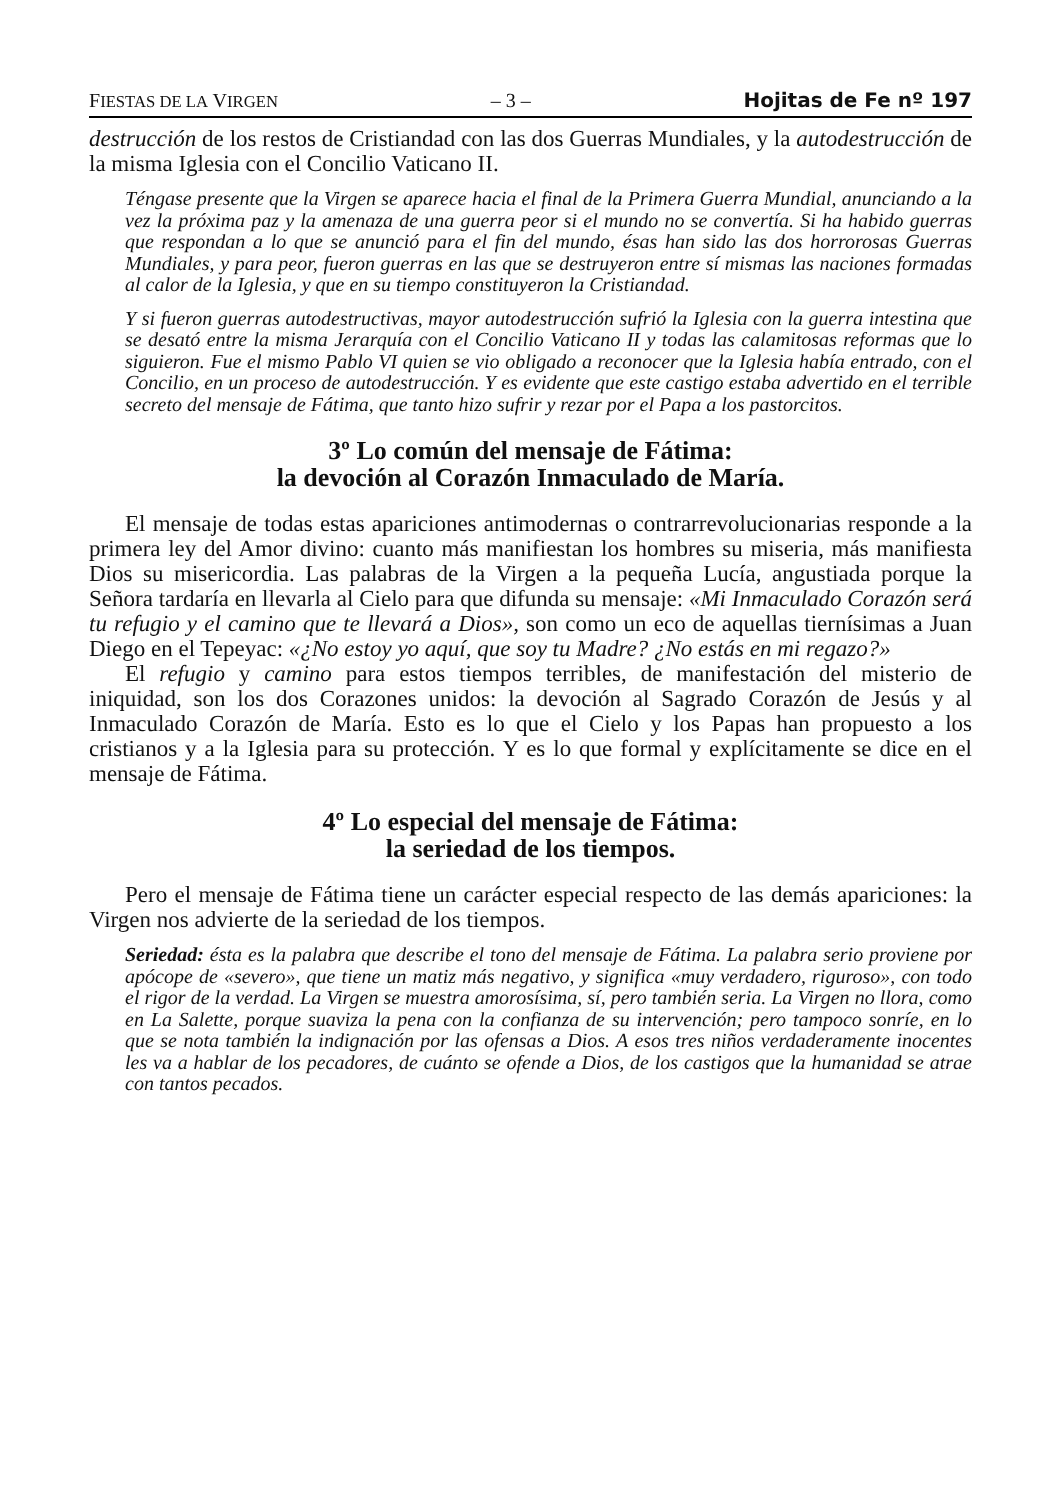FIESTAS DE LA VIRGEN – 3 – Hojitas de Fe nº 197
destrucción de los restos de Cristiandad con las dos Guerras Mundiales, y la autodestrucción de la misma Iglesia con el Concilio Vaticano II.
Téngase presente que la Virgen se aparece hacia el final de la Primera Guerra Mundial, anunciando a la vez la próxima paz y la amenaza de una guerra peor si el mundo no se convertía. Si ha habido guerras que respondan a lo que se anunció para el fin del mundo, ésas han sido las dos horrorosas Guerras Mundiales, y para peor, fueron guerras en las que se destruyeron entre sí mismas las naciones formadas al calor de la Iglesia, y que en su tiempo constituyeron la Cristiandad.
Y si fueron guerras autodestructivas, mayor autodestrucción sufrió la Iglesia con la guerra intestina que se desató entre la misma Jerarquía con el Concilio Vaticano II y todas las calamitosas reformas que lo siguieron. Fue el mismo Pablo VI quien se vio obligado a reconocer que la Iglesia había entrado, con el Concilio, en un proceso de autodestrucción. Y es evidente que este castigo estaba advertido en el terrible secreto del mensaje de Fátima, que tanto hizo sufrir y rezar por el Papa a los pastorcitos.
3º Lo común del mensaje de Fátima:
la devoción al Corazón Inmaculado de María.
El mensaje de todas estas apariciones antimodernas o contrarrevolucionarias responde a la primera ley del Amor divino: cuanto más manifiestan los hombres su miseria, más manifiesta Dios su misericordia. Las palabras de la Virgen a la pequeña Lucía, angustiada porque la Señora tardaría en llevarla al Cielo para que difunda su mensaje: «Mi Inmaculado Corazón será tu refugio y el camino que te llevará a Dios», son como un eco de aquellas tiernísimas a Juan Diego en el Tepeyac: «¿No estoy yo aquí, que soy tu Madre? ¿No estás en mi regazo?»
El refugio y camino para estos tiempos terribles, de manifestación del misterio de iniquidad, son los dos Corazones unidos: la devoción al Sagrado Corazón de Jesús y al Inmaculado Corazón de María. Esto es lo que el Cielo y los Papas han propuesto a los cristianos y a la Iglesia para su protección. Y es lo que formal y explícitamente se dice en el mensaje de Fátima.
4º Lo especial del mensaje de Fátima:
la seriedad de los tiempos.
Pero el mensaje de Fátima tiene un carácter especial respecto de las demás apariciones: la Virgen nos advierte de la seriedad de los tiempos.
Seriedad: ésta es la palabra que describe el tono del mensaje de Fátima. La palabra serio proviene por apócope de «severo», que tiene un matiz más negativo, y significa «muy verdadero, riguroso», con todo el rigor de la verdad. La Virgen se muestra amorosísima, sí, pero también seria. La Virgen no llora, como en La Salette, porque suaviza la pena con la confianza de su intervención; pero tampoco sonríe, en lo que se nota también la indignación por las ofensas a Dios. A esos tres niños verdaderamente inocentes les va a hablar de los pecadores, de cuánto se ofende a Dios, de los castigos que la humanidad se atrae con tantos pecados.